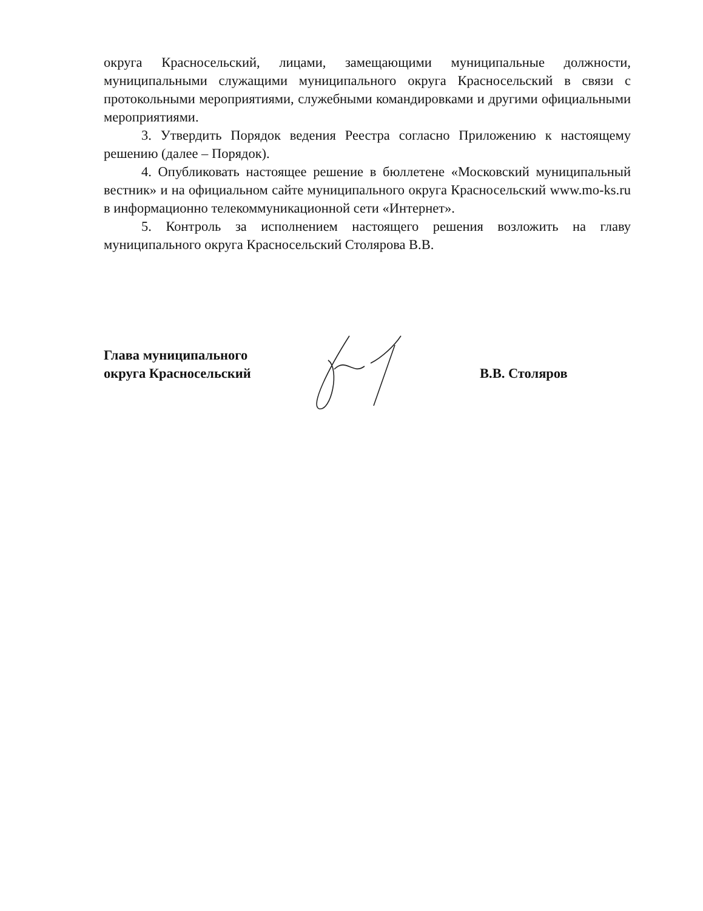округа Красносельский, лицами, замещающими муниципальные должности, муниципальными служащими муниципального округа Красносельский в связи с протокольными мероприятиями, служебными командировками и другими официальными мероприятиями.
3. Утвердить Порядок ведения Реестра согласно Приложению к настоящему решению (далее – Порядок).
4. Опубликовать настоящее решение в бюллетене «Московский муниципальный вестник» и на официальном сайте муниципального округа Красносельский www.mo-ks.ru в информационно телекоммуникационной сети «Интернет».
5. Контроль за исполнением настоящего решения возложить на главу муниципального округа Красносельский Столярова В.В.
Глава муниципального
округа Красносельский
В.В. Столяров